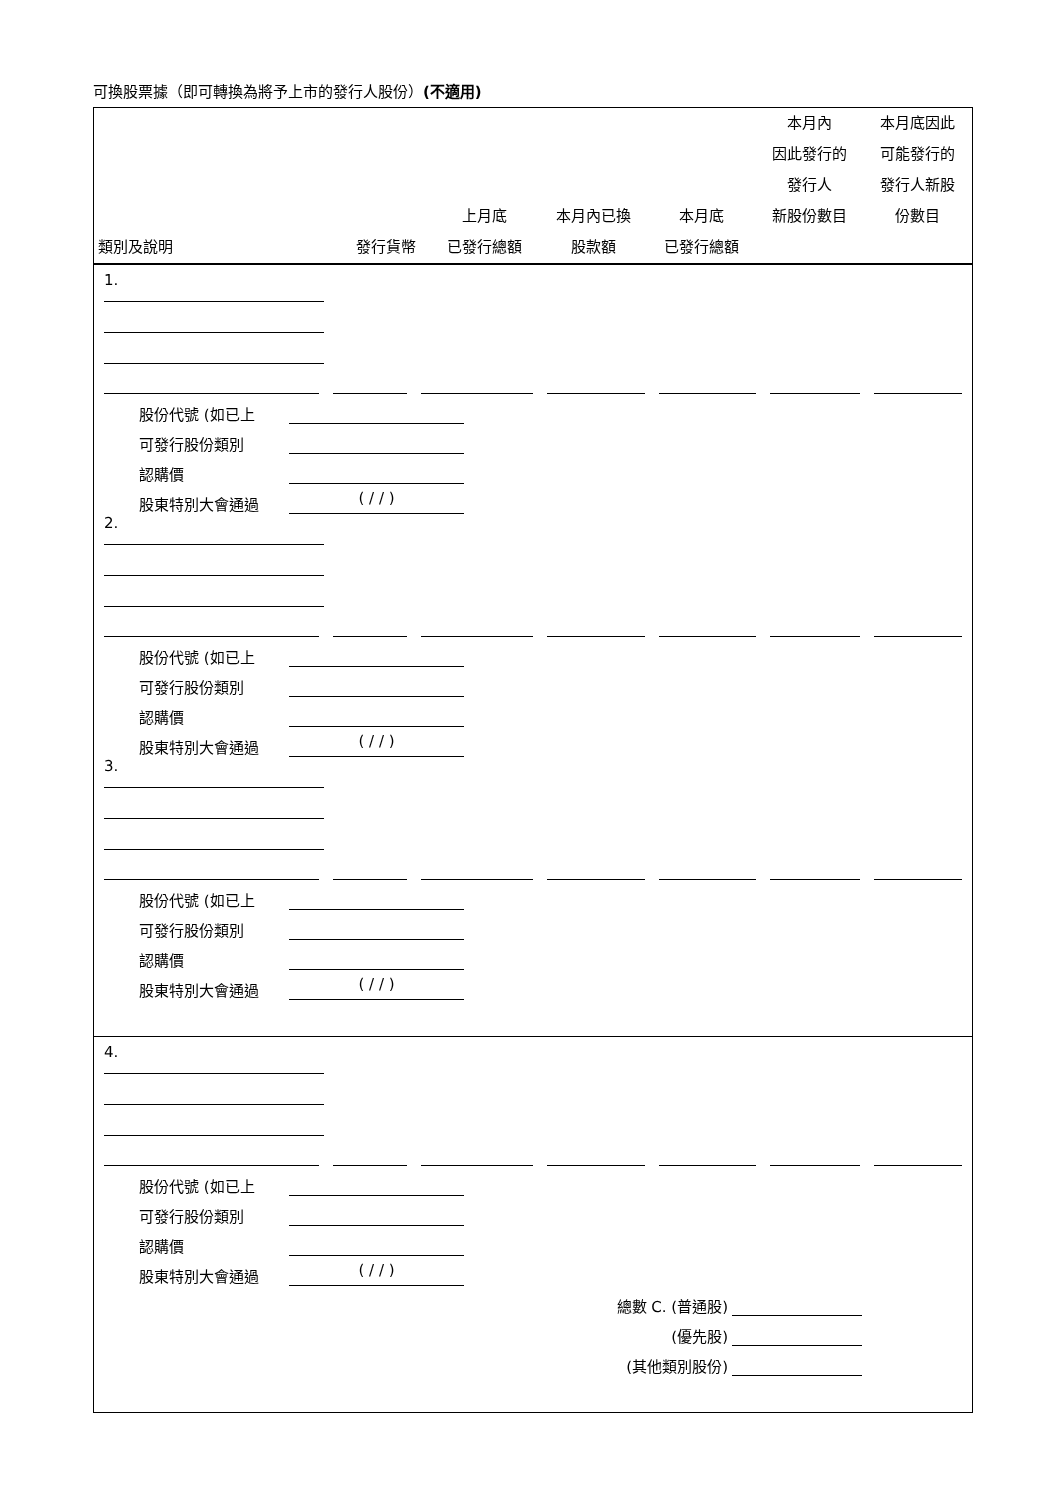可換股票據（即可轉換為將予上市的發行人股份）(不適用)
| 類別及說明 | 發行貨幣 | 上月底 已發行總額 | 本月內已換 股款額 | 本月底 已發行總額 | 本月內 因此發行的 發行人 新股份數目 | 本月底因此 可能發行的 發行人新股 份數目 |
| --- | --- | --- | --- | --- | --- | --- |
1.
股份代號 (如已上
可發行股份類別
認購價
股東特別大會通過 ( / / )
2.
股份代號 (如已上
可發行股份類別
認購價
股東特別大會通過 ( / / )
3.
股份代號 (如已上
可發行股份類別
認購價
股東特別大會通過 ( / / )
4.
股份代號 (如已上
可發行股份類別
認購價
股東特別大會通過 ( / / )
總數 C. (普通股)
(優先股)
(其他類別股份)